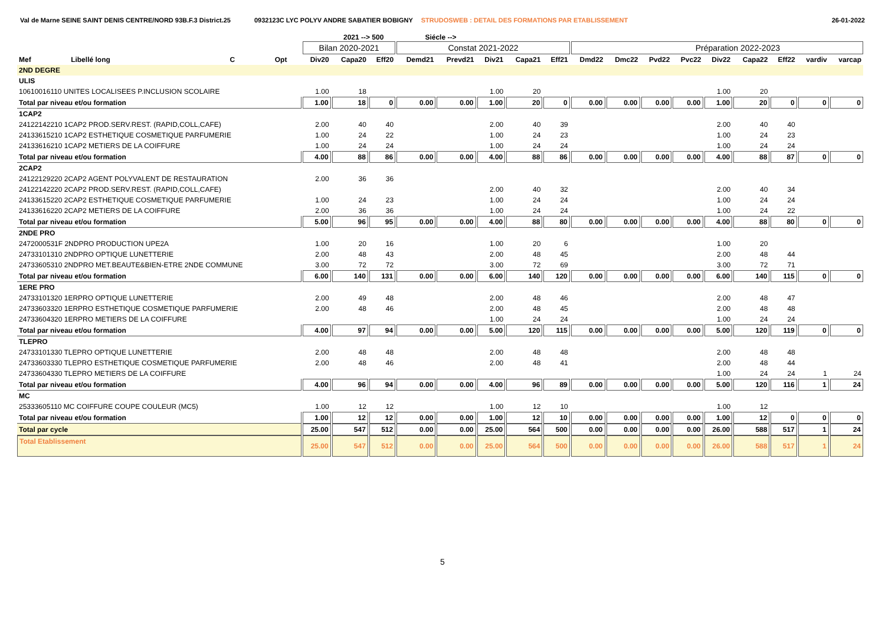Val de Marne SEINE SAINT DENIS CENTRE/NORD 93B.F.3 District.25 0932123C LYC POLYV ANDRE SABATIER BOBIGNY STRUDOSWEB : DETAIL DES FORMATIONS PAR ETABLISSEMENT 26-01-2022
2021 --> 500 Siécle -->
| | | | | | Bilan 2020-2021 | | | Constat 2021-2022 | | | | | Préparation 2022-2023 | | | | | | | | |
| --- | --- | --- | --- | --- | --- | --- | --- | --- | --- | --- | --- | --- | --- | --- | --- | --- | --- | --- | --- | --- | --- |
| Mef | Libellé long | C | Opt | | Div20 | Capa20 | Eff20 | Demd21 | Prevd21 | Div21 | Capa21 | Eff21 | Dmd22 | Dmc22 | Pvd22 | Pvc22 | Div22 | Capa22 | Eff22 | vardiv | varcap |
| 2ND DEGRE | | | | | | | | | | | | | | | | | | | | | |
| ULIS | | | | | | | | | | | | | | | | | | | | | |
| 10610016110 UNITES LOCALISEES P.INCLUSION SCOLAIRE | | | | | 1.00 | 18 | | | | 1.00 | 20 | | | | | | 1.00 | 20 | | | |
| Total par niveau et/ou formation | | | | | 1.00 | 18 | 0 | 0.00 | 0.00 | 1.00 | 20 | 0 | 0.00 | 0.00 | 0.00 | 0.00 | 1.00 | 20 | 0 | 0 | 0 |
| 1CAP2 | | | | | | | | | | | | | | | | | | | | | |
| 24122142210 1CAP2 PROD.SERV.REST. (RAPID,COLL,CAFE) | | | | | 2.00 | 40 | 40 | | | 2.00 | 40 | 39 | | | | | 2.00 | 40 | 40 | | |
| 24133615210 1CAP2 ESTHETIQUE COSMETIQUE PARFUMERIE | | | | | 1.00 | 24 | 22 | | | 1.00 | 24 | 23 | | | | | 1.00 | 24 | 23 | | |
| 24133616210 1CAP2 METIERS DE LA COIFFURE | | | | | 1.00 | 24 | 24 | | | 1.00 | 24 | 24 | | | | | 1.00 | 24 | 24 | | |
| Total par niveau et/ou formation | | | | | 4.00 | 88 | 86 | 0.00 | 0.00 | 4.00 | 88 | 86 | 0.00 | 0.00 | 0.00 | 0.00 | 4.00 | 88 | 87 | 0 | 0 |
| 2CAP2 | | | | | | | | | | | | | | | | | | | | | |
| 24122129220 2CAP2 AGENT POLYVALENT DE RESTAURATION | | | | | 2.00 | 36 | 36 | | | | | | | | | | | | | | |
| 24122142220 2CAP2 PROD.SERV.REST. (RAPID,COLL,CAFE) | | | | | | | | | | 2.00 | 40 | 32 | | | | | 2.00 | 40 | 34 | | |
| 24133615220 2CAP2 ESTHETIQUE COSMETIQUE PARFUMERIE | | | | | 1.00 | 24 | 23 | | | 1.00 | 24 | 24 | | | | | 1.00 | 24 | 24 | | |
| 24133616220 2CAP2 METIERS DE LA COIFFURE | | | | | 2.00 | 36 | 36 | | | 1.00 | 24 | 24 | | | | | 1.00 | 24 | 22 | | |
| Total par niveau et/ou formation | | | | | 5.00 | 96 | 95 | 0.00 | 0.00 | 4.00 | 88 | 80 | 0.00 | 0.00 | 0.00 | 0.00 | 4.00 | 88 | 80 | 0 | 0 |
| 2NDE PRO | | | | | | | | | | | | | | | | | | | | | |
| 2472000531F 2NDPRO PRODUCTION UPE2A | | | | | 1.00 | 20 | 16 | | | 1.00 | 20 | 6 | | | | | 1.00 | 20 | | | |
| 24733101310 2NDPRO OPTIQUE LUNETTERIE | | | | | 2.00 | 48 | 43 | | | 2.00 | 48 | 45 | | | | | 2.00 | 48 | 44 | | |
| 24733605310 2NDPRO MET.BEAUTE&BIEN-ETRE 2NDE COMMUNE | | | | | 3.00 | 72 | 72 | | | 3.00 | 72 | 69 | | | | | 3.00 | 72 | 71 | | |
| Total par niveau et/ou formation | | | | | 6.00 | 140 | 131 | 0.00 | 0.00 | 6.00 | 140 | 120 | 0.00 | 0.00 | 0.00 | 0.00 | 6.00 | 140 | 115 | 0 | 0 |
| 1ERE PRO | | | | | | | | | | | | | | | | | | | | | |
| 24733101320 1ERPRO OPTIQUE LUNETTERIE | | | | | 2.00 | 49 | 48 | | | 2.00 | 48 | 46 | | | | | 2.00 | 48 | 47 | | |
| 24733603320 1ERPRO ESTHETIQUE COSMETIQUE PARFUMERIE | | | | | 2.00 | 48 | 46 | | | 2.00 | 48 | 45 | | | | | 2.00 | 48 | 48 | | |
| 24733604320 1ERPRO METIERS DE LA COIFFURE | | | | | | | | | | 1.00 | 24 | 24 | | | | | 1.00 | 24 | 24 | | |
| Total par niveau et/ou formation | | | | | 4.00 | 97 | 94 | 0.00 | 0.00 | 5.00 | 120 | 115 | 0.00 | 0.00 | 0.00 | 0.00 | 5.00 | 120 | 119 | 0 | 0 |
| TLEPRO | | | | | | | | | | | | | | | | | | | | | |
| 24733101330 TLEPRO OPTIQUE LUNETTERIE | | | | | 2.00 | 48 | 48 | | | 2.00 | 48 | 48 | | | | | 2.00 | 48 | 48 | | |
| 24733603330 TLEPRO ESTHETIQUE COSMETIQUE PARFUMERIE | | | | | 2.00 | 48 | 46 | | | 2.00 | 48 | 41 | | | | | 2.00 | 48 | 44 | | |
| 24733604330 TLEPRO METIERS DE LA COIFFURE | | | | | | | | | | | | | | | | | 1.00 | 24 | 24 | 1 | 24 |
| Total par niveau et/ou formation | | | | | 4.00 | 96 | 94 | 0.00 | 0.00 | 4.00 | 96 | 89 | 0.00 | 0.00 | 0.00 | 0.00 | 5.00 | 120 | 116 | 1 | 24 |
| MC | | | | | | | | | | | | | | | | | | | | | |
| 25333605110 MC COIFFURE COUPE COULEUR (MC5) | | | | | 1.00 | 12 | 12 | | | 1.00 | 12 | 10 | | | | | 1.00 | 12 | | | |
| Total par niveau et/ou formation | | | | | 1.00 | 12 | 12 | 0.00 | 0.00 | 1.00 | 12 | 10 | 0.00 | 0.00 | 0.00 | 0.00 | 1.00 | 12 | 0 | 0 | 0 |
| Total par cycle | | | | | 25.00 | 547 | 512 | 0.00 | 0.00 | 25.00 | 564 | 500 | 0.00 | 0.00 | 0.00 | 0.00 | 26.00 | 588 | 517 | 1 | 24 |
| Total Etablissement | | | | | 25.00 | 547 | 512 | 0.00 | 0.00 | 25.00 | 564 | 500 | 0.00 | 0.00 | 0.00 | 0.00 | 26.00 | 588 | 517 | 1 | 24 |
5